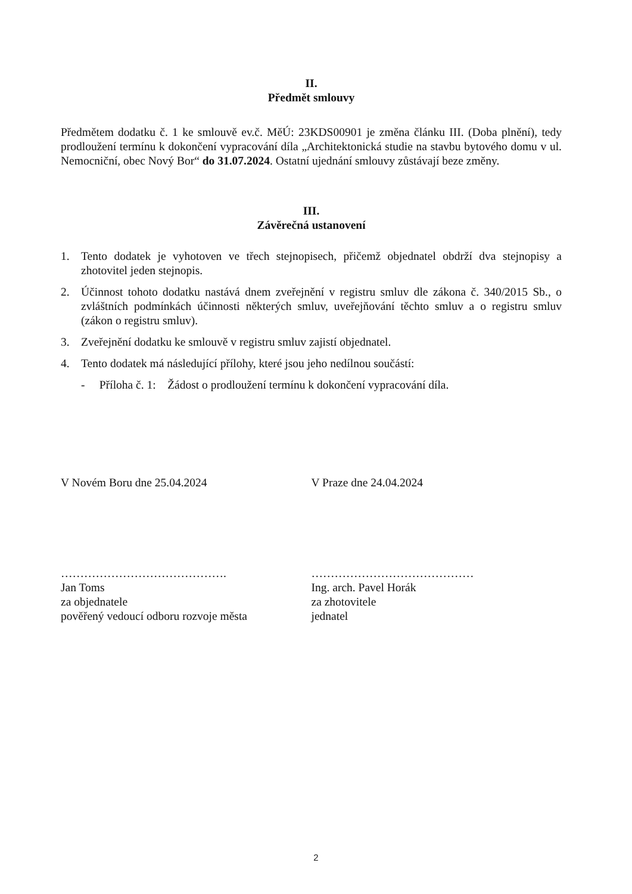II.
Předmět smlouvy
Předmětem dodatku č. 1 ke smlouvě ev.č. MěÚ: 23KDS00901 je změna článku III. (Doba plnění), tedy prodloužení termínu k dokončení vypracování díla „Architektonická studie na stavbu bytového domu v ul. Nemocniční, obec Nový Bor“ do 31.07.2024. Ostatní ujednání smlouvy zůstávají beze změny.
III.
Závěrečná ustanovení
1. Tento dodatek je vyhotoven ve třech stejnopisech, přičemž objednatel obdrží dva stejnopisy a zhotovitel jeden stejnopis.
2. Účinnost tohoto dodatku nastává dnem zveřejnění v registru smluv dle zákona č. 340/2015 Sb., o zvláštních podmínkách účinnosti některých smluv, uveřejňování těchto smluv a o registru smluv (zákon o registru smluv).
3. Zveřejnění dodatku ke smlouvě v registru smluv zajistí objednatel.
4. Tento dodatek má následující přílohy, které jsou jeho nedílnou součástí:
- Příloha č. 1: Žádost o prodloužení termínu k dokončení vypracování díla.
V Novém Boru dne 25.04.2024 V Praze dne 24.04.2024
…………………………………….
Jan Toms
za objednatele
pověřený vedoucí odboru rozvoje města
……………………………………
Ing. arch. Pavel Horák
za zhotovitele
jednatel
2